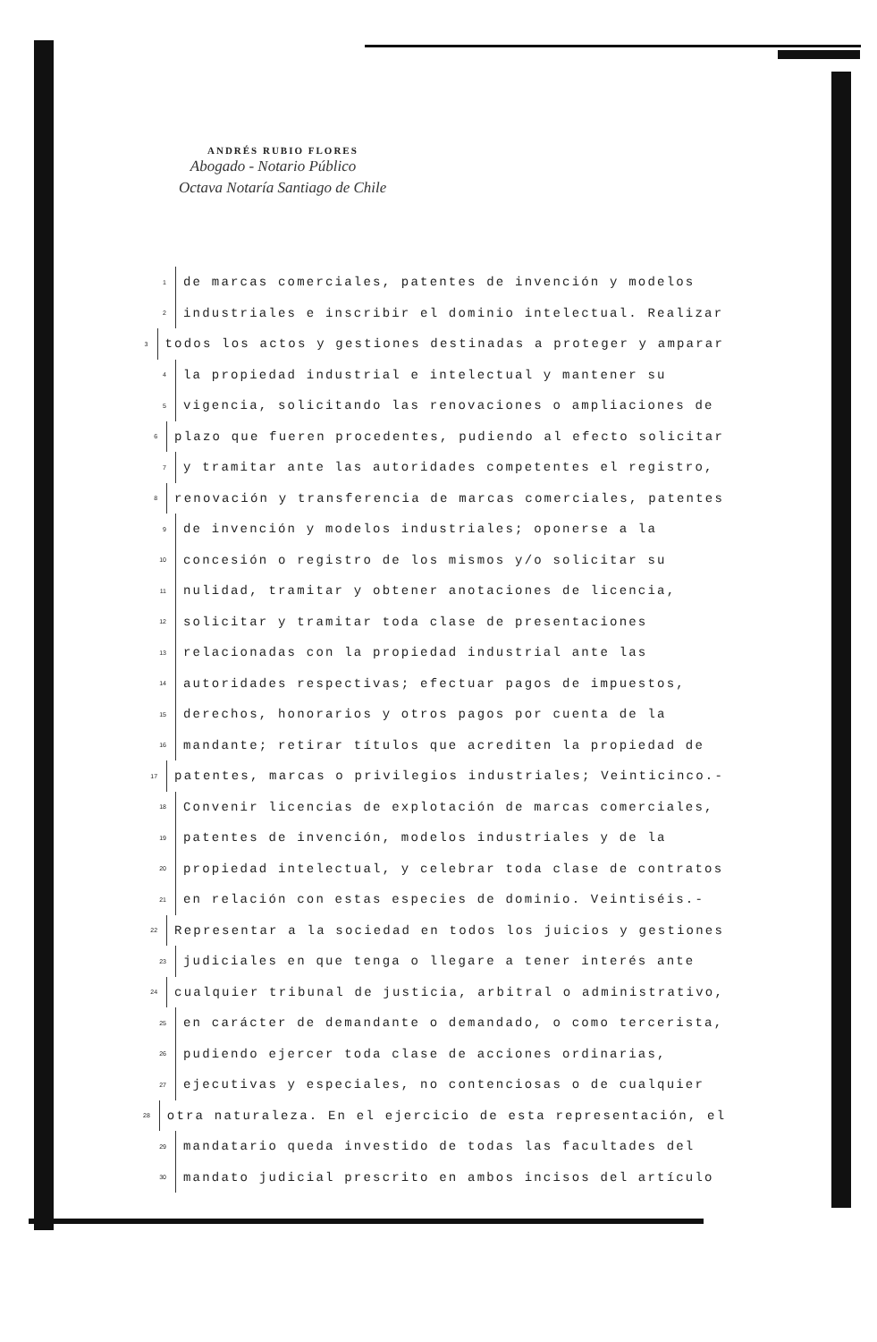ANDRÉS RUBIO FLORES
Abogado - Notario Público
Octava Notaría Santiago de Chile
1 de marcas comerciales, patentes de invención y modelos
2 industriales e inscribir el dominio intelectual. Realizar
3 todos los actos y gestiones destinadas a proteger y amparar
4 la propiedad industrial e intelectual y mantener su
5 vigencia, solicitando las renovaciones o ampliaciones de
6 plazo que fueren procedentes, pudiendo al efecto solicitar
7 y tramitar ante las autoridades competentes el registro,
8 renovación y transferencia de marcas comerciales, patentes
9 de invención y modelos industriales; oponerse a la
10 concesión o registro de los mismos y/o solicitar su
11 nulidad, tramitar y obtener anotaciones de licencia,
12 solicitar y tramitar toda clase de presentaciones
13 relacionadas con la propiedad industrial ante las
14 autoridades respectivas; efectuar pagos de impuestos,
15 derechos, honorarios y otros pagos por cuenta de la
16 mandante; retirar títulos que acrediten la propiedad de
17 patentes, marcas o privilegios industriales; Veinticinco.-
18 Convenir licencias de explotación de marcas comerciales,
19 patentes de invención, modelos industriales y de la
20 propiedad intelectual, y celebrar toda clase de contratos
21 en relación con estas especies de dominio. Veintiséis.-
22 Representar a la sociedad en todos los juicios y gestiones
23 judiciales en que tenga o llegare a tener interés ante
24 cualquier tribunal de justicia, arbitral o administrativo,
25 en carácter de demandante o demandado, o como tercerista,
26 pudiendo ejercer toda clase de acciones ordinarias,
27 ejecutivas y especiales, no contenciosas o de cualquier
28 otra naturaleza. En el ejercicio de esta representación, el
29 mandatario queda investido de todas las facultades del
30 mandato judicial prescrito en ambos incisos del artículo